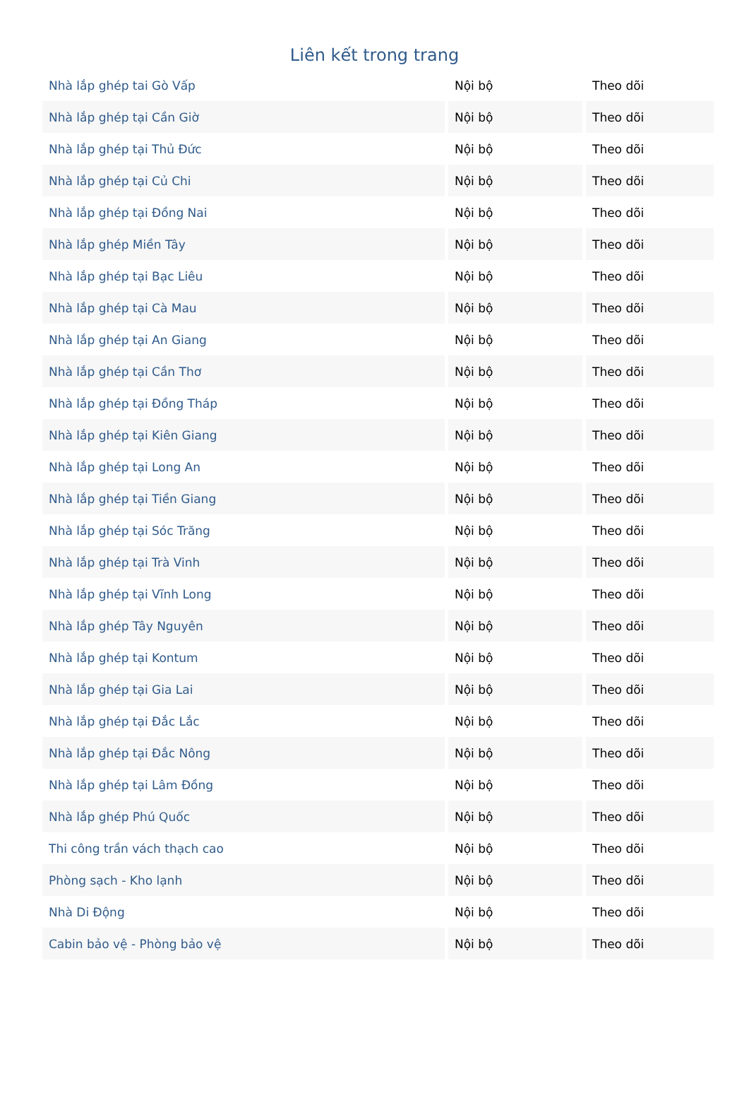Liên kết trong trang
| Nhà lắp ghép tai Gò Vấp | Nội bộ | Theo dõi |
| Nhà lắp ghép tại Cần Giờ | Nội bộ | Theo dõi |
| Nhà lắp ghép tại Thủ Đức | Nội bộ | Theo dõi |
| Nhà lắp ghép tại Củ Chi | Nội bộ | Theo dõi |
| Nhà lắp ghép tại Đồng Nai | Nội bộ | Theo dõi |
| Nhà lắp ghép Miền Tây | Nội bộ | Theo dõi |
| Nhà lắp ghép tại Bạc Liêu | Nội bộ | Theo dõi |
| Nhà lắp ghép tại Cà Mau | Nội bộ | Theo dõi |
| Nhà lắp ghép tại An Giang | Nội bộ | Theo dõi |
| Nhà lắp ghép tại Cần Thơ | Nội bộ | Theo dõi |
| Nhà lắp ghép tại Đồng Tháp | Nội bộ | Theo dõi |
| Nhà lắp ghép tại Kiên Giang | Nội bộ | Theo dõi |
| Nhà lắp ghép tại Long An | Nội bộ | Theo dõi |
| Nhà lắp ghép tại Tiền Giang | Nội bộ | Theo dõi |
| Nhà lắp ghép tại Sóc Trăng | Nội bộ | Theo dõi |
| Nhà lắp ghép tại Trà Vinh | Nội bộ | Theo dõi |
| Nhà lắp ghép tại Vĩnh Long | Nội bộ | Theo dõi |
| Nhà lắp ghép Tây Nguyên | Nội bộ | Theo dõi |
| Nhà lắp ghép tại Kontum | Nội bộ | Theo dõi |
| Nhà lắp ghép tại Gia Lai | Nội bộ | Theo dõi |
| Nhà lắp ghép tại Đắc Lắc | Nội bộ | Theo dõi |
| Nhà lắp ghép tại Đắc Nông | Nội bộ | Theo dõi |
| Nhà lắp ghép tại Lâm Đồng | Nội bộ | Theo dõi |
| Nhà lắp ghép Phú Quốc | Nội bộ | Theo dõi |
| Thi công trần vách thạch cao | Nội bộ | Theo dõi |
| Phòng sạch - Kho lạnh | Nội bộ | Theo dõi |
| Nhà Di Động | Nội bộ | Theo dõi |
| Cabin bảo vệ - Phòng bảo vệ | Nội bộ | Theo dõi |